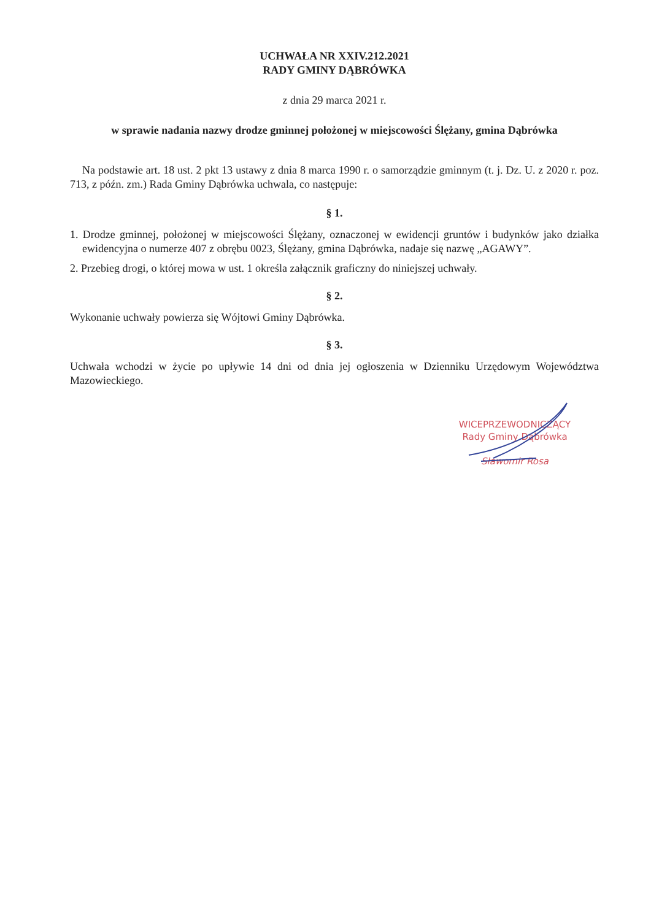UCHWAŁA NR XXIV.212.2021
RADY GMINY DĄBRÓWKA
z dnia 29 marca 2021 r.
w sprawie nadania nazwy drodze gminnej położonej w miejscowości Ślężany, gmina Dąbrówka
Na podstawie art. 18 ust. 2 pkt 13 ustawy z dnia 8 marca 1990 r. o samorządzie gminnym (t. j. Dz. U. z 2020 r. poz. 713, z późn. zm.) Rada Gminy Dąbrówka uchwala, co następuje:
§ 1.
1. Drodze gminnej, położonej w miejscowości Ślężany, oznaczonej w ewidencji gruntów i budynków jako działka ewidencyjna o numerze 407 z obrębu 0023, Ślężany, gmina Dąbrówka, nadaje się nazwę „AGAWY”.
2. Przebieg drogi, o której mowa w ust. 1 określa załącznik graficzny do niniejszej uchwały.
§ 2.
Wykonanie uchwały powierza się Wójtowi Gminy Dąbrówka.
§ 3.
Uchwała wchodzi w życie po upływie 14 dni od dnia jej ogłoszenia w Dzienniku Urzędowym Województwa Mazowieckiego.
WICEPRZEWODNICZĄCY
Rady Gminy Dąbrówka
Sławomir Rosa